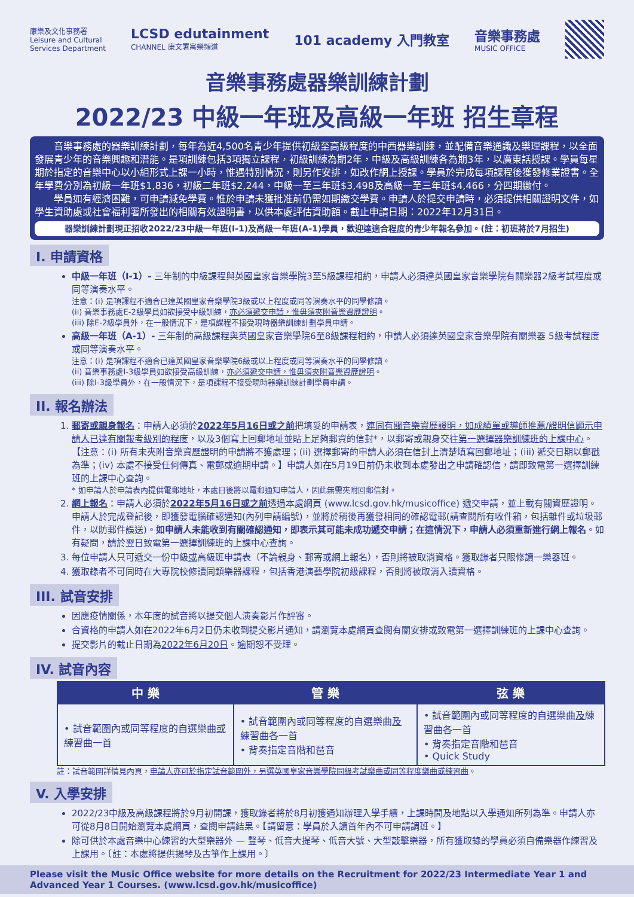康樂及文化事務署
Leisure and Cultural
Services Department
LCSD edutainment
CHANNEL 康文署寓樂頻道
101 academy 入門教室
音樂事務處
MUSIC OFFICE
音樂事務處器樂訓練計劃
2022/23 中級一年班及高級一年班 招生章程
音樂事務處的器樂訓練計劃，每年為近4,500名青少年提供初級至高級程度的中西器樂訓練，並配備音樂通識及樂理課程，以全面發展青少年的音樂興趣和潛能。是項訓練包括3項獨立課程，初級訓練為期2年，中級及高級訓練各為期3年，以廣東話授課。學員每星期於指定的音樂中心以小組形式上課一小時，惟遇特別情況，則另作安排，如改作網上授課。學員於完成每項課程後獲發修業證書。全年學費分別為初級一年班$1,836，初級二年班$2,244，中級一至三年班$3,498及高級一至三年班$4,466，分四期繳付。
學員如有經濟困難，可申請減免學費。惟於申請未獲批准前仍需如期繳交學費。申請人於提交申請時，必須提供相關證明文件，如學生資助處或社會福利署所發出的相關有效證明書，以供本處評估資助額。截止申請日期：2022年12月31日。
器樂訓練計劃現正招收2022/23中級一年班(I-1)及高級一年班(A-1)學員，歡迎達適合程度的青少年報名參加。(註：初班將於7月招生)
I. 申請資格
中級一年班（I-1）- 三年制的中級課程與英國皇家音樂學院3至5級課程相約，申請人必須達英國皇家音樂學院有關樂器2級考試程度或同等演奏水平。
注意：(i) 是項課程不適合已達英國皇家音樂學院3級或以上程度或同等演奏水平的同學修讀。
(ii) 音樂事務處E-2級學員如欲接受中級訓練，亦必須遞交申請，惟毋須夾附音樂資歷證明。
(iii) 除E-2級學員外，在一般情況下，是項課程不接受現時器樂訓練計劃學員申請。
高級一年班（A-1）- 三年制的高級課程與英國皇家音樂學院6至8級課程相約，申請人必須達英國皇家音樂學院有關樂器 5級考試程度或同等演奏水平。
注意：(i) 是項課程不適合已達英國皇家音樂學院6級或以上程度或同等演奏水平的同學修讀。
(ii) 音樂事務處I-3級學員如欲接受高級訓練，亦必須遞交申請，惟毋須夾附音樂資歷證明。
(iii) 除I-3級學員外，在一般情況下，是項課程不接受現時器樂訓練計劃學員申請。
II. 報名辦法
1. 郵寄或親身報名：申請人必須於2022年5月16日或之前把填妥的申請表，連同有關音樂資歷證明，如成績單或導師推薦/證明信顯示申請人已達有關報考級別的程度，以及3個寫上回郵地址並貼上足夠郵資的信封*，以郵寄或親身交往第一選擇器樂訓練班的上課中心。【注意：(i) 所有未夾附音樂資歷證明的申請將不獲處理；(ii) 選擇郵寄的申請人必須在信封上清楚填寫回郵地址；(iii) 遞交日期以郵戳為準；(iv) 本處不接受任何傳真、電郵或逾期申請。】申請人如在5月19日前仍未收到本處發出之申請確認信，請即致電第一選擇訓練班的上課中心查詢。
* 如申請人於申請表內提供電郵地址，本處日後將以電郵通知申請人，因此無需夾附回郵信封。
2. 網上報名：申請人必須於2022年5月16日或之前透過本處網頁 (www.lcsd.gov.hk/musicoffice) 遞交申請，並上載有關資歷證明。申請人於完成登記後，即獲發電腦確認通知(內列申請編號)，並將於稍後再獲發相同的確認電郵(請查閱所有收件箱，包括雜件或垃圾郵件，以防郵件誤送)。如申請人未能收到有關確認通知，即表示其可能未成功遞交申請；在這情況下，申請人必須重新進行網上報名。如有疑問，請於翌日致電第一選擇訓練班的上課中心查詢。
3. 每位申請人只可遞交一份中級或高級班申請表（不論親身、郵寄或網上報名），否則將被取消資格。獲取錄者只限修讀一樂器班。
4. 獲取錄者不可同時在大專院校修讀同類樂器課程，包括香港演藝學院初級課程，否則將被取消入讀資格。
III. 試音安排
因應疫情關係，本年度的試音將以提交個人演奏影片作評審。
合資格的申請人如在2022年6月2日仍未收到提交影片通知，請瀏覽本處網頁查閱有關安排或致電第一選擇訓練班的上課中心查詢。
提交影片的截止日期為2022年6月20日。逾期恕不受理。
IV. 試音內容
| 中 樂 | 管 樂 | 弦 樂 |
| --- | --- | --- |
| • 試音範圍內或同等程度的自選樂曲 或 練習曲一首 | • 試音範圍內或同等程度的自選樂曲 及 練習曲各一首 • 背奏指定音階和琶音 | • 試音範圍內或同等程度的自選樂曲 及 練習曲各一首 • 背奏指定音階和琶音 • Quick Study |
註：試音範圍詳情見內頁，申請人亦可於指定試音範圍外，另選英國皇家音樂學院同級考試樂曲或同等程度樂曲或練習曲。
V. 入學安排
2022/23中級及高級課程將於9月初開課，獲取錄者將於8月初獲通知辦理入學手續，上課時間及地點以入學通知所列為準。申請人亦可從8月8日開始瀏覽本處網頁，查閱申請結果。【請留意：學員於入讀首年內不可申請調班。】
除可供於本處音樂中心練習的大型樂器外 — 豎琴、低音大提琴、低音大號、大型敲擊樂器，所有獲取錄的學員必須自備樂器作練習及上課用。〔註：本處將提供揚琴及古箏作上課用。〕
Please visit the Music Office website for more details on the Recruitment for 2022/23 Intermediate Year 1 and Advanced Year 1 Courses. (www.lcsd.gov.hk/musicoffice)